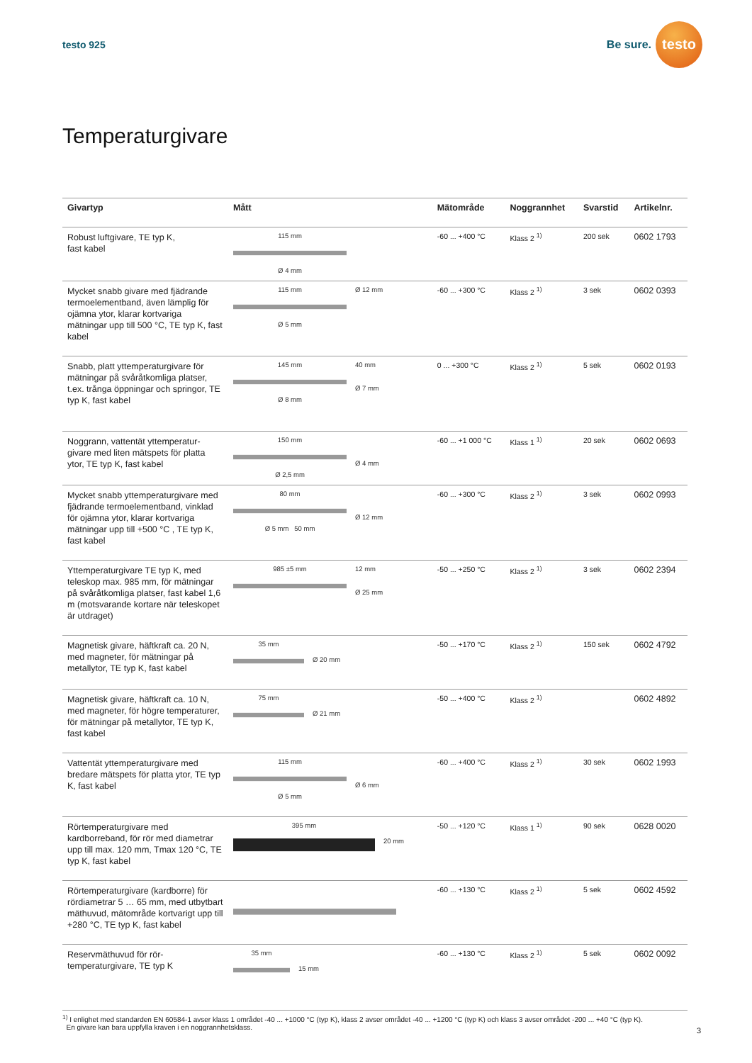testo 925
Be sure.
testo
Temperaturgivare
| Givartyp | Mått | Mätområde | Noggrannhet | Svarstid | Artikelnr. |
| --- | --- | --- | --- | --- | --- |
| Robust luftgivare, TE typ K, fast kabel | 115 mm Ø 4 mm | -60 ... +400 °C | Klass 2 <sup>1)</sup> | 200 sek | 0602 1793 |
| Mycket snabb givare med fjädrande termoelementband, även lämplig för ojämna ytor, klarar kortvariga mätningar upp till 500 °C, TE typ K, fast kabel | 115 mm Ø 5 mm Ø 12 mm | -60 ... +300 °C | Klass 2 <sup>1)</sup> | 3 sek | 0602 0393 |
| Snabb, platt yttemperaturgivare för mätningar på svåråtkomliga platser, t.ex. trånga öppningar och springor, TE typ K, fast kabel | 145 mm Ø 8 mm 40 mm Ø 7 mm | 0 ... +300 °C | Klass 2 <sup>1)</sup> | 5 sek | 0602 0193 |
| Noggrann, vattentät yttemperatur-givare med liten mätspets för platta ytor, TE typ K, fast kabel | 150 mm Ø 2,5 mm Ø 4 mm | -60 ... +1 000 °C | Klass 1 <sup>1)</sup> | 20 sek | 0602 0693 |
| Mycket snabb yttemperaturgivare med fjädrande termoelementband, vinklad för ojämna ytor, klarar kortvariga mätningar upp till +500 °C , TE typ K, fast kabel | 80 mm Ø 5 mm 50 mm Ø 12 mm | -60 ... +300 °C | Klass 2 <sup>1)</sup> | 3 sek | 0602 0993 |
| Yttemperaturgivare TE typ K, med teleskop max. 985 mm, för mätningar på svåråtkomliga platser, fast kabel 1,6 m (motsvarande kortare när teleskopet är utdraget) | 985 ±5 mm 12 mm Ø 25 mm | -50 ... +250 °C | Klass 2 <sup>1)</sup> | 3 sek | 0602 2394 |
| Magnetisk givare, häftkraft ca. 20 N, med magneter, för mätningar på metallytor, TE typ K, fast kabel | 35 mm Ø 20 mm | -50 ... +170 °C | Klass 2 <sup>1)</sup> | 150 sek | 0602 4792 |
| Magnetisk givare, häftkraft ca. 10 N, med magneter, för högre temperaturer, för mätningar på metallytor, TE typ K, fast kabel | 75 mm Ø 21 mm | -50 ... +400 °C | Klass 2 <sup>1)</sup> | | 0602 4892 |
| Vattentät yttemperaturgivare med bredare mätspets för platta ytor, TE typ K, fast kabel | 115 mm Ø 5 mm Ø 6 mm | -60 ... +400 °C | Klass 2 <sup>1)</sup> | 30 sek | 0602 1993 |
| Rörtemperaturgivare med kardborreband, för rör med diametrar upp till max. 120 mm, Tmax 120 °C, TE typ K, fast kabel | 395 mm 20 mm | -50 ... +120 °C | Klass 1 <sup>1)</sup> | 90 sek | 0628 0020 |
| Rörtemperaturgivare (kardborre) för rördiametrar 5 … 65 mm, med utbytbart mäthuvud, mätområde kortvarigt upp till +280 °C, TE typ K, fast kabel | | -60 ... +130 °C | Klass 2 <sup>1)</sup> | 5 sek | 0602 4592 |
| Reservmäthuvud för rör-temperaturgivare, TE typ K | 35 mm 15 mm | -60 ... +130 °C | Klass 2 <sup>1)</sup> | 5 sek | 0602 0092 |
<sup>1)</sup> I enlighet med standarden EN 60584-1 avser klass 1 området -40 ... +1000 °C (typ K), klass 2 avser området -40 ... +1200 °C (typ K) och klass 3 avser området -200 ... +40 °C (typ K).
En givare kan bara uppfylla kraven i en noggrannhetsklass.
3